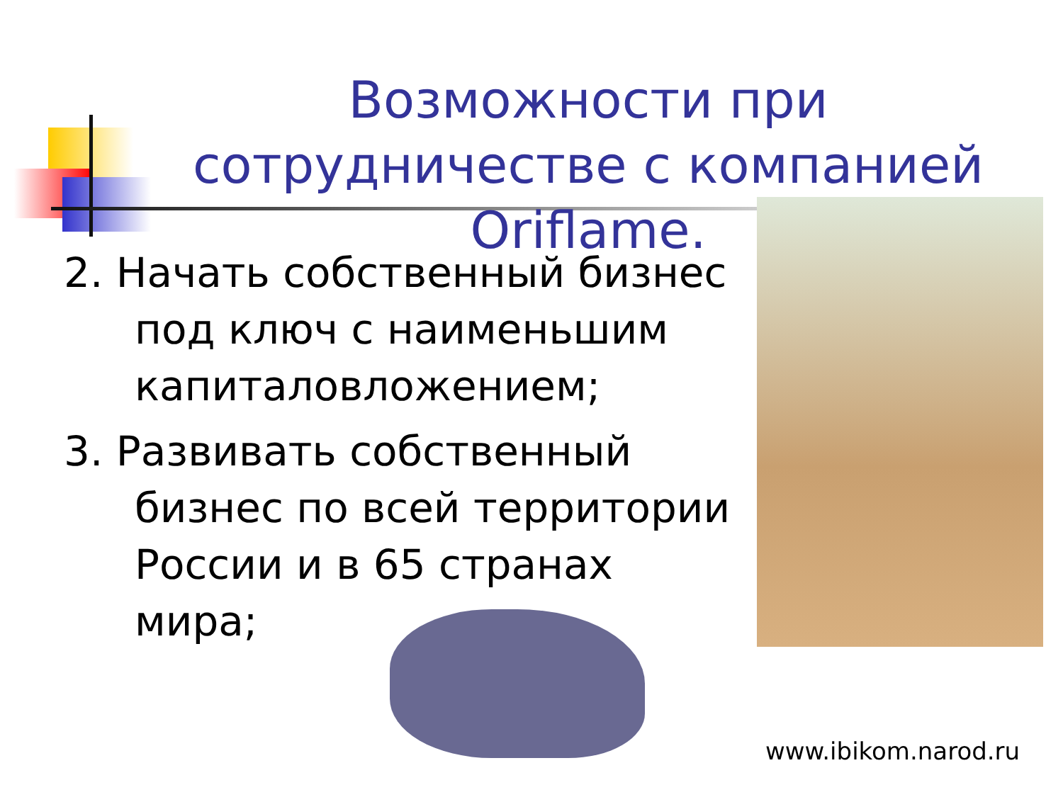Возможности при сотрудничестве с компанией Oriflame.
2. Начать собственный бизнес под ключ с наименьшим капиталовложением;
3. Развивать собственный бизнес по всей территории России и в 65 странах мира;
www.ibikom.narod.ru